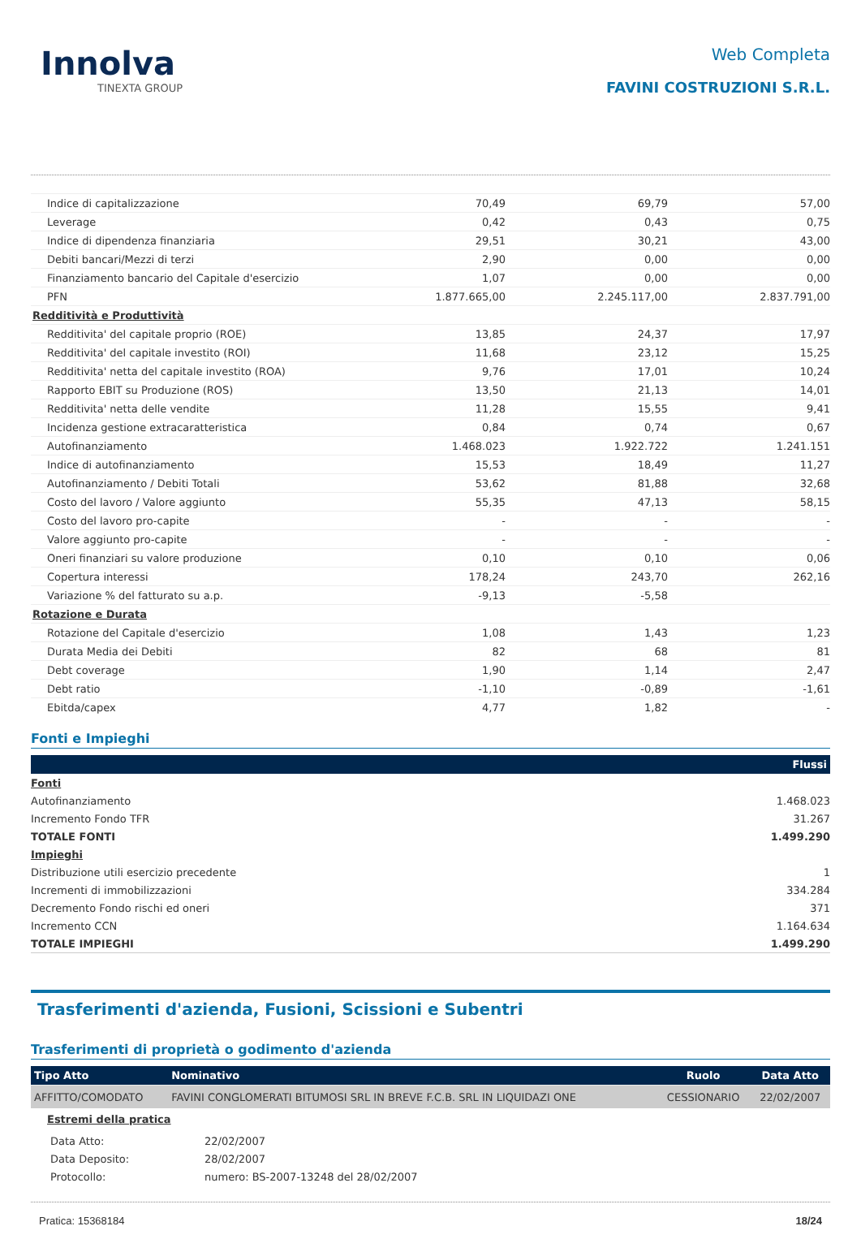Innolva
TINEXTA GROUP
Web Completa
FAVINI COSTRUZIONI S.R.L.
| Indice di capitalizzazione | 70,49 | 69,79 | 57,00 |
| Leverage | 0,42 | 0,43 | 0,75 |
| Indice di dipendenza finanziaria | 29,51 | 30,21 | 43,00 |
| Debiti bancari/Mezzi di terzi | 2,90 | 0,00 | 0,00 |
| Finanziamento bancario del Capitale d'esercizio | 1,07 | 0,00 | 0,00 |
| PFN | 1.877.665,00 | 2.245.117,00 | 2.837.791,00 |
| Redditività e Produttività | | | |
| Redditivita' del capitale proprio (ROE) | 13,85 | 24,37 | 17,97 |
| Redditivita' del capitale investito (ROI) | 11,68 | 23,12 | 15,25 |
| Redditivita' netta del capitale investito (ROA) | 9,76 | 17,01 | 10,24 |
| Rapporto EBIT su Produzione (ROS) | 13,50 | 21,13 | 14,01 |
| Redditivita' netta delle vendite | 11,28 | 15,55 | 9,41 |
| Incidenza gestione extracaratteristica | 0,84 | 0,74 | 0,67 |
| Autofinanziamento | 1.468.023 | 1.922.722 | 1.241.151 |
| Indice di autofinanziamento | 15,53 | 18,49 | 11,27 |
| Autofinanziamento / Debiti Totali | 53,62 | 81,88 | 32,68 |
| Costo del lavoro / Valore aggiunto | 55,35 | 47,13 | 58,15 |
| Costo del lavoro pro-capite | - | - | - |
| Valore aggiunto pro-capite | - | - | - |
| Oneri finanziari su valore produzione | 0,10 | 0,10 | 0,06 |
| Copertura interessi | 178,24 | 243,70 | 262,16 |
| Variazione % del fatturato su a.p. | -9,13 | -5,58 | |
| Rotazione e Durata | | | |
| Rotazione del Capitale d'esercizio | 1,08 | 1,43 | 1,23 |
| Durata Media dei Debiti | 82 | 68 | 81 |
| Debt coverage | 1,90 | 1,14 | 2,47 |
| Debt ratio | -1,10 | -0,89 | -1,61 |
| Ebitda/capex | 4,77 | 1,82 | - |
Fonti e Impieghi
| | Flussi |
| --- | --- |
| Fonti | |
| Autofinanziamento | 1.468.023 |
| Incremento Fondo TFR | 31.267 |
| TOTALE FONTI | 1.499.290 |
| Impieghi | |
| Distribuzione utili esercizio precedente | 1 |
| Incrementi di immobilizzazioni | 334.284 |
| Decremento Fondo rischi ed oneri | 371 |
| Incremento CCN | 1.164.634 |
| TOTALE IMPIEGHI | 1.499.290 |
Trasferimenti d'azienda, Fusioni, Scissioni e Subentri
Trasferimenti di proprietà o godimento d'azienda
| Tipo Atto | Nominativo | Ruolo | Data Atto |
| --- | --- | --- | --- |
| AFFITTO/COMODATO | FAVINI CONGLOMERATI BITUMOSI SRL IN BREVE F.C.B. SRL IN LIQUIDAZI ONE | CESSIONARIO | 22/02/2007 |
Estremi della pratica
| Data Atto: | 22/02/2007 |
| Data Deposito: | 28/02/2007 |
| Protocollo: | numero: BS-2007-13248 del 28/02/2007 |
Pratica: 15368184 18/24